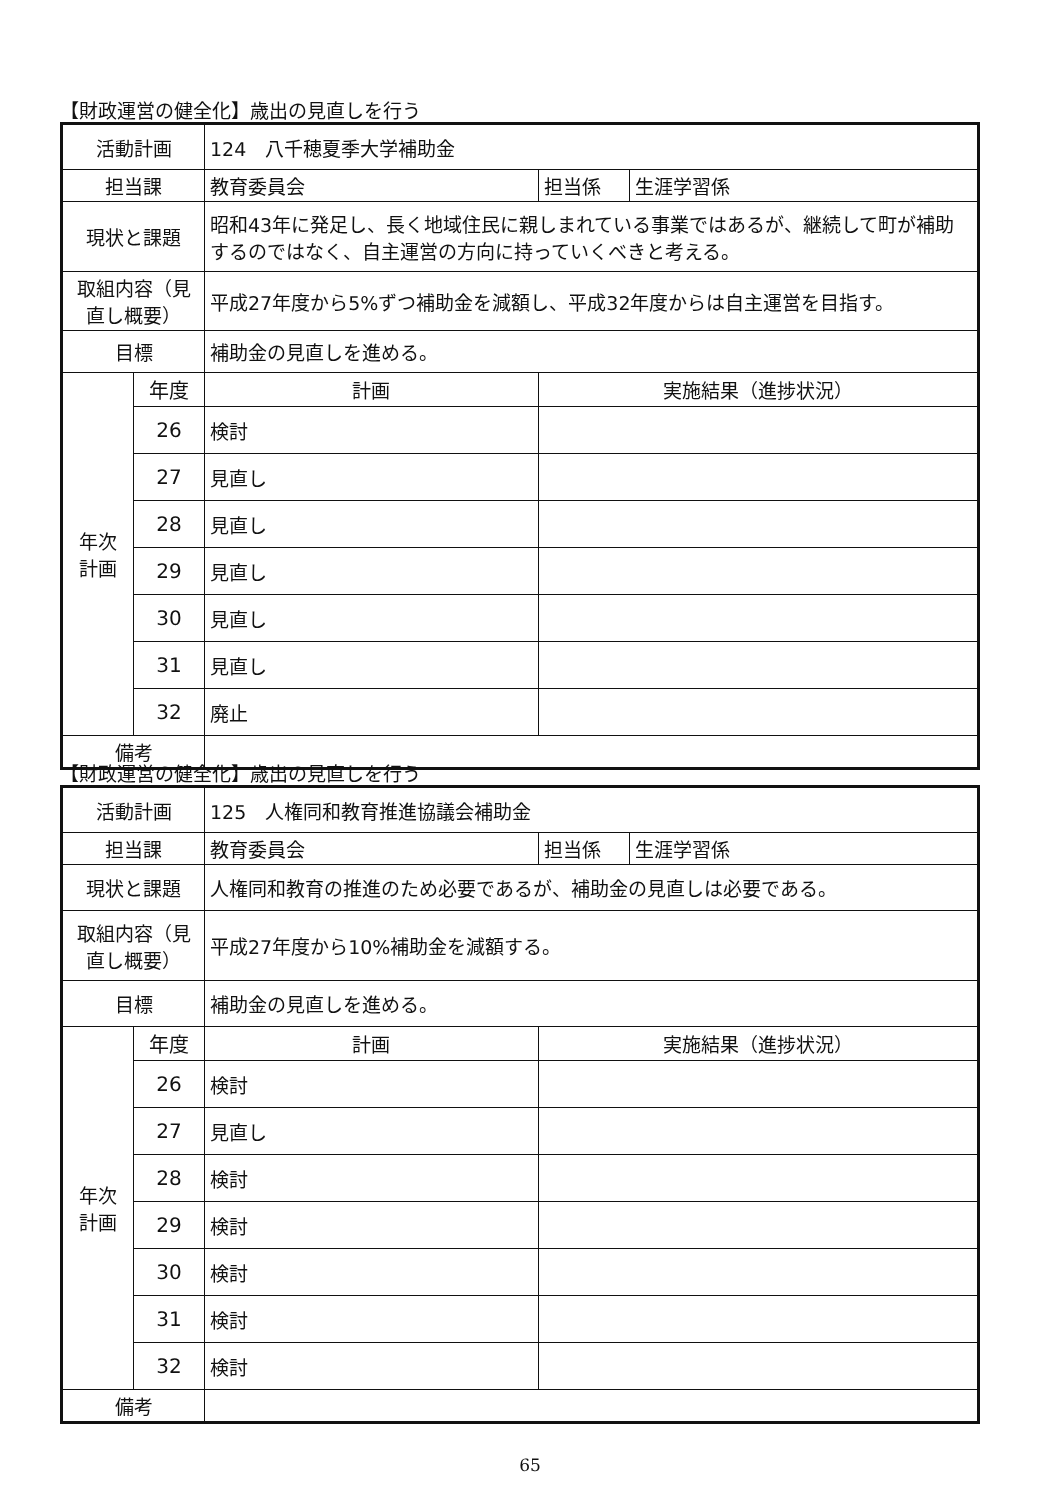【財政運営の健全化】歳出の見直しを行う
| 活動計画 | | 124 八千穂夏季大学補助金 | | |
| 担当課 | | 教育委員会 | 担当係 | 生涯学習係 |
| 現状と課題 | | 昭和43年に発足し、長く地域住民に親しまれている事業ではあるが、継続して町が補助するのではなく、自主運営の方向に持っていくべきと考える。 | | |
| 取組内容（見直し概要） | | 平成27年度から5%ずつ補助金を減額し、平成32年度からは自主運営を目指す。 | | |
| 目標 | | 補助金の見直しを進める。 | | |
| 年次 計画 | 年度 | 計画 | 実施結果（進捗状況） | |
| | 26 | 検討 | | |
| | 27 | 見直し | | |
| | 28 | 見直し | | |
| | 29 | 見直し | | |
| | 30 | 見直し | | |
| | 31 | 見直し | | |
| | 32 | 廃止 | | |
| 備考 | | | | |
【財政運営の健全化】歳出の見直しを行う
| 活動計画 | | 125 人権同和教育推進協議会補助金 | | |
| 担当課 | | 教育委員会 | 担当係 | 生涯学習係 |
| 現状と課題 | | 人権同和教育の推進のため必要であるが、補助金の見直しは必要である。 | | |
| 取組内容（見直し概要） | | 平成27年度から10%補助金を減額する。 | | |
| 目標 | | 補助金の見直しを進める。 | | |
| 年次 計画 | 年度 | 計画 | 実施結果（進捗状況） | |
| | 26 | 検討 | | |
| | 27 | 見直し | | |
| | 28 | 検討 | | |
| | 29 | 検討 | | |
| | 30 | 検討 | | |
| | 31 | 検討 | | |
| | 32 | 検討 | | |
| 備考 | | | | |
65